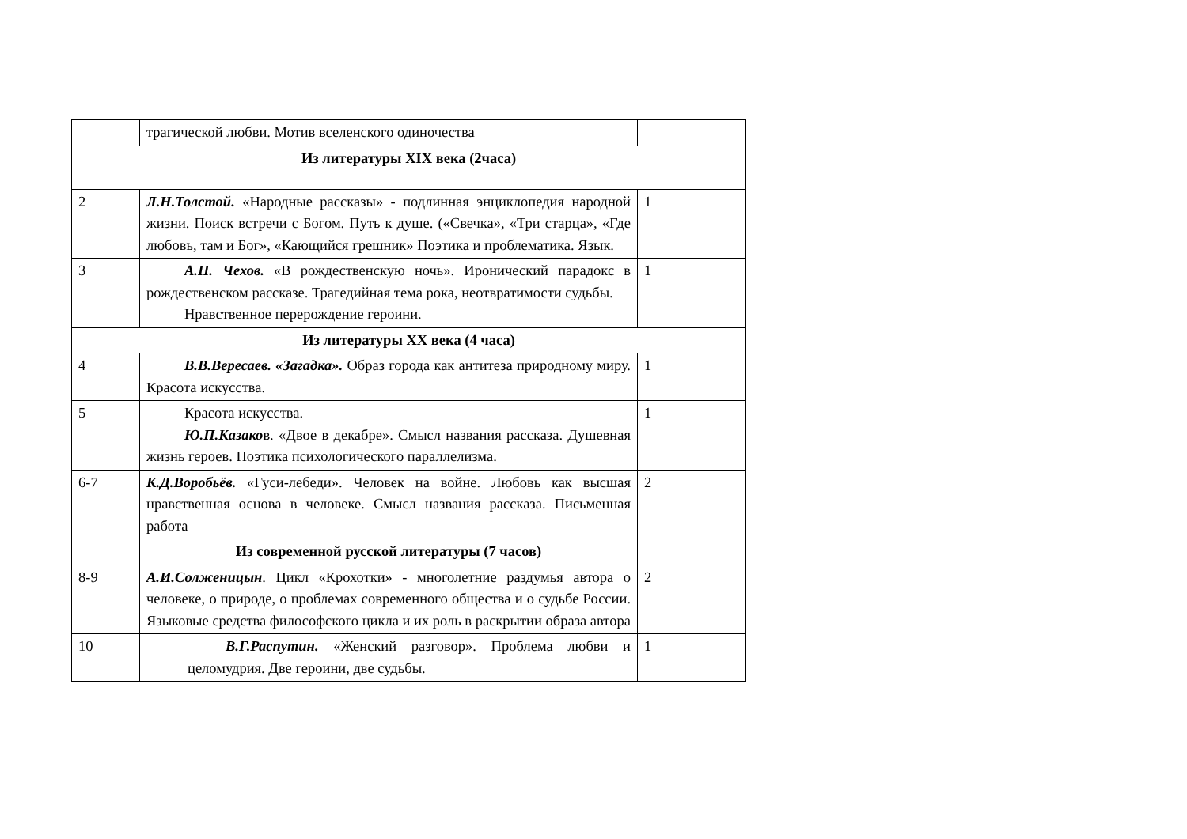| | трагической любви. Мотив вселенского одиночества | |
| Из литературы XIX века (2часа) | | |
| 2 | Л.Н.Толстой. «Народные рассказы» - подлинная энциклопедия народной жизни. Поиск встречи с Богом. Путь к душе. («Свечка», «Три старца», «Где любовь, там и Бог», «Кающийся грешник» Поэтика и проблематика. Язык. | 1 |
| 3 | А.П. Чехов. «В рождественскую ночь». Иронический парадокс в рождественском рассказе. Трагедийная тема рока, неотвратимости судьбы. Нравственное перерождение героини. | 1 |
| Из литературы XX века (4 часа) | | |
| 4 | В.В.Вересаев. «Загадка». Образ города как антитеза природному миру. Красота искусства. | 1 |
| 5 | Красота искусства. Ю.П.Казако в. «Двое в декабре». Смысл названия рассказа. Душевная жизнь героев. Поэтика психологического параллелизма. | 1 |
| 6-7 | К.Д.Воробьёв. «Гуси-лебеди». Человек на войне. Любовь как высшая нравственная основа в человеке. Смысл названия рассказа. Письменная работа | 2 |
| | Из современной русской литературы (7 часов) | |
| 8-9 | А.И.Солженицын . Цикл «Крохотки» - многолетние раздумья автора о человеке, о природе, о проблемах современного общества и о судьбе России. Языковые средства философского цикла и их роль в раскрытии образа автора | 2 |
| 10 | В.Г.Распутин. «Женский разговор». Проблема любви и целомудрия. Две героини, две судьбы. | 1 |